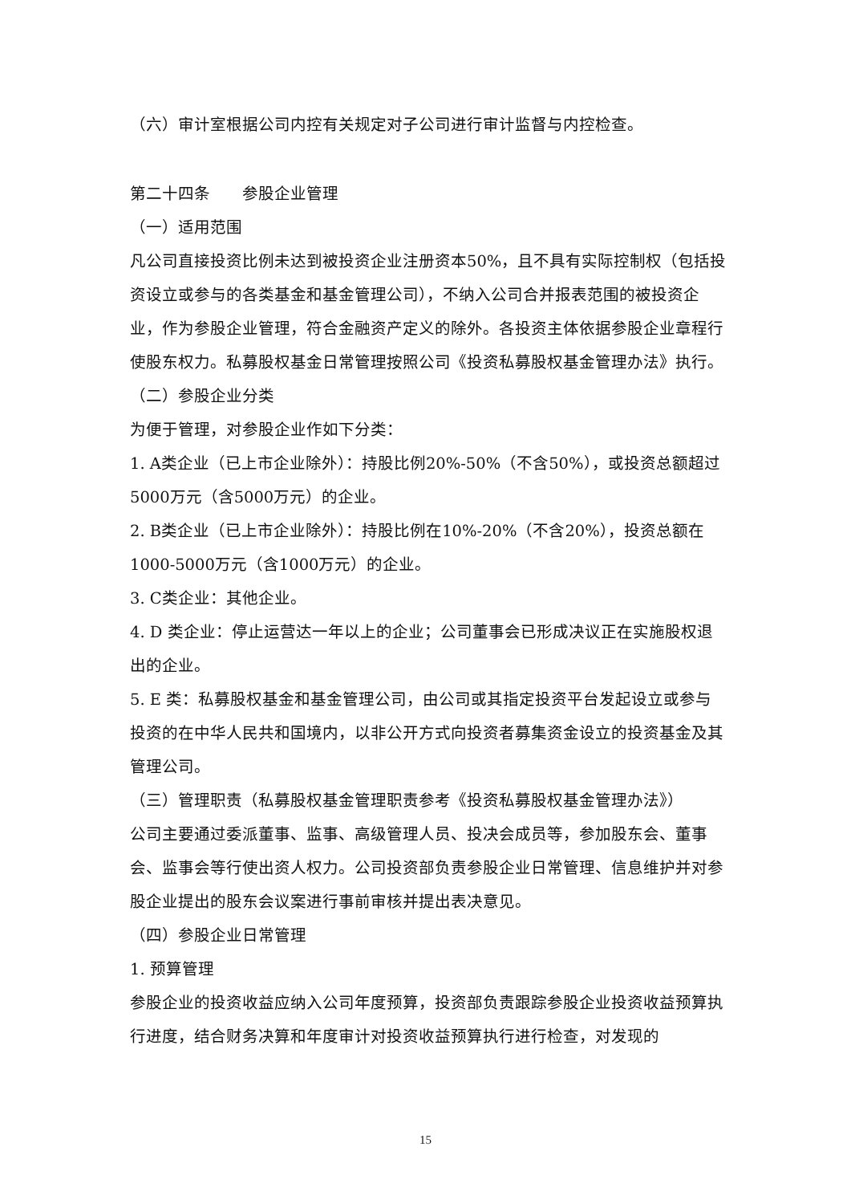（六）审计室根据公司内控有关规定对子公司进行审计监督与内控检查。
第二十四条　　参股企业管理
（一）适用范围
凡公司直接投资比例未达到被投资企业注册资本50%，且不具有实际控制权（包括投资设立或参与的各类基金和基金管理公司），不纳入公司合并报表范围的被投资企业，作为参股企业管理，符合金融资产定义的除外。各投资主体依据参股企业章程行使股东权力。私募股权基金日常管理按照公司《投资私募股权基金管理办法》执行。
（二）参股企业分类
为便于管理，对参股企业作如下分类：
1. A类企业（已上市企业除外）：持股比例20%-50%（不含50%），或投资总额超过5000万元（含5000万元）的企业。
2. B类企业（已上市企业除外）：持股比例在10%-20%（不含20%），投资总额在1000-5000万元（含1000万元）的企业。
3. C类企业：其他企业。
4. D 类企业：停止运营达一年以上的企业；公司董事会已形成决议正在实施股权退出的企业。
5. E 类：私募股权基金和基金管理公司，由公司或其指定投资平台发起设立或参与投资的在中华人民共和国境内，以非公开方式向投资者募集资金设立的投资基金及其管理公司。
（三）管理职责（私募股权基金管理职责参考《投资私募股权基金管理办法》）
公司主要通过委派董事、监事、高级管理人员、投决会成员等，参加股东会、董事会、监事会等行使出资人权力。公司投资部负责参股企业日常管理、信息维护并对参股企业提出的股东会议案进行事前审核并提出表决意见。
（四）参股企业日常管理
1. 预算管理
参股企业的投资收益应纳入公司年度预算，投资部负责跟踪参股企业投资收益预算执行进度，结合财务决算和年度审计对投资收益预算执行进行检查，对发现的
15